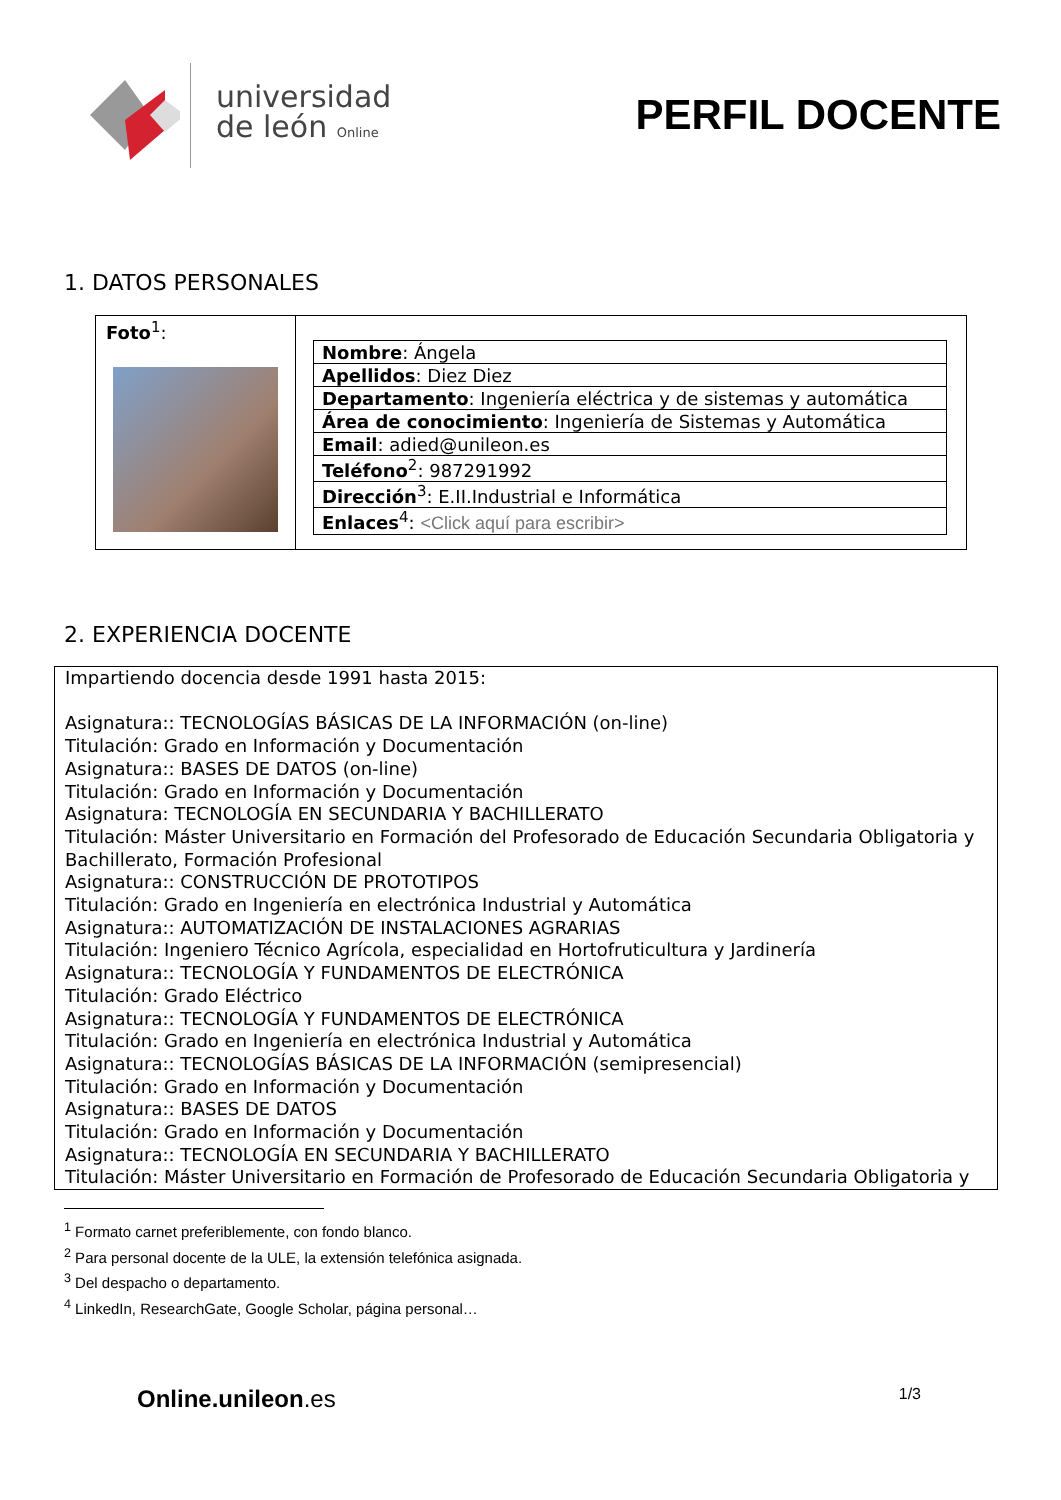universidad
de león Online
PERFIL DOCENTE
1. DATOS PERSONALES
Foto<sup>1</sup>:
| Nombre : Ángela |
| Apellidos : Diez Diez |
| Departamento : Ingeniería eléctrica y de sistemas y automática |
| Área de conocimiento : Ingeniería de Sistemas y Automática |
| Email : adied@unileon.es |
| Teléfono<sup>2</sup>: 987291992 |
| Dirección<sup>3</sup>: E.II.Industrial e Informática |
| Enlaces<sup>4</sup>: <Click aquí para escribir> |
2. EXPERIENCIA DOCENTE
Impartiendo docencia desde 1991 hasta 2015:
Asignatura:: TECNOLOGÍAS BÁSICAS DE LA INFORMACIÓN (on-line)
Titulación: Grado en Información y Documentación
Asignatura:: BASES DE DATOS (on-line)
Titulación: Grado en Información y Documentación
Asignatura: TECNOLOGÍA EN SECUNDARIA Y BACHILLERATO
Titulación: Máster Universitario en Formación del Profesorado de Educación Secundaria Obligatoria y Bachillerato, Formación Profesional
Asignatura:: CONSTRUCCIÓN DE PROTOTIPOS
Titulación: Grado en Ingeniería en electrónica Industrial y Automática
Asignatura:: AUTOMATIZACIÓN DE INSTALACIONES AGRARIAS
Titulación: Ingeniero Técnico Agrícola, especialidad en Hortofruticultura y Jardinería
Asignatura:: TECNOLOGÍA Y FUNDAMENTOS DE ELECTRÓNICA
Titulación: Grado Eléctrico
Asignatura:: TECNOLOGÍA Y FUNDAMENTOS DE ELECTRÓNICA
Titulación: Grado en Ingeniería en electrónica Industrial y Automática
Asignatura:: TECNOLOGÍAS BÁSICAS DE LA INFORMACIÓN (semipresencial)
Titulación: Grado en Información y Documentación
Asignatura:: BASES DE DATOS
Titulación: Grado en Información y Documentación
Asignatura:: TECNOLOGÍA EN SECUNDARIA Y BACHILLERATO
Titulación: Máster Universitario en Formación de Profesorado de Educación Secundaria Obligatoria y
<sup>1</sup> Formato carnet preferiblemente, con fondo blanco.
<sup>2</sup> Para personal docente de la ULE, la extensión telefónica asignada.
<sup>3</sup> Del despacho o departamento.
<sup>4</sup> LinkedIn, ResearchGate, Google Scholar, página personal…
Online.unileon.es 1/3